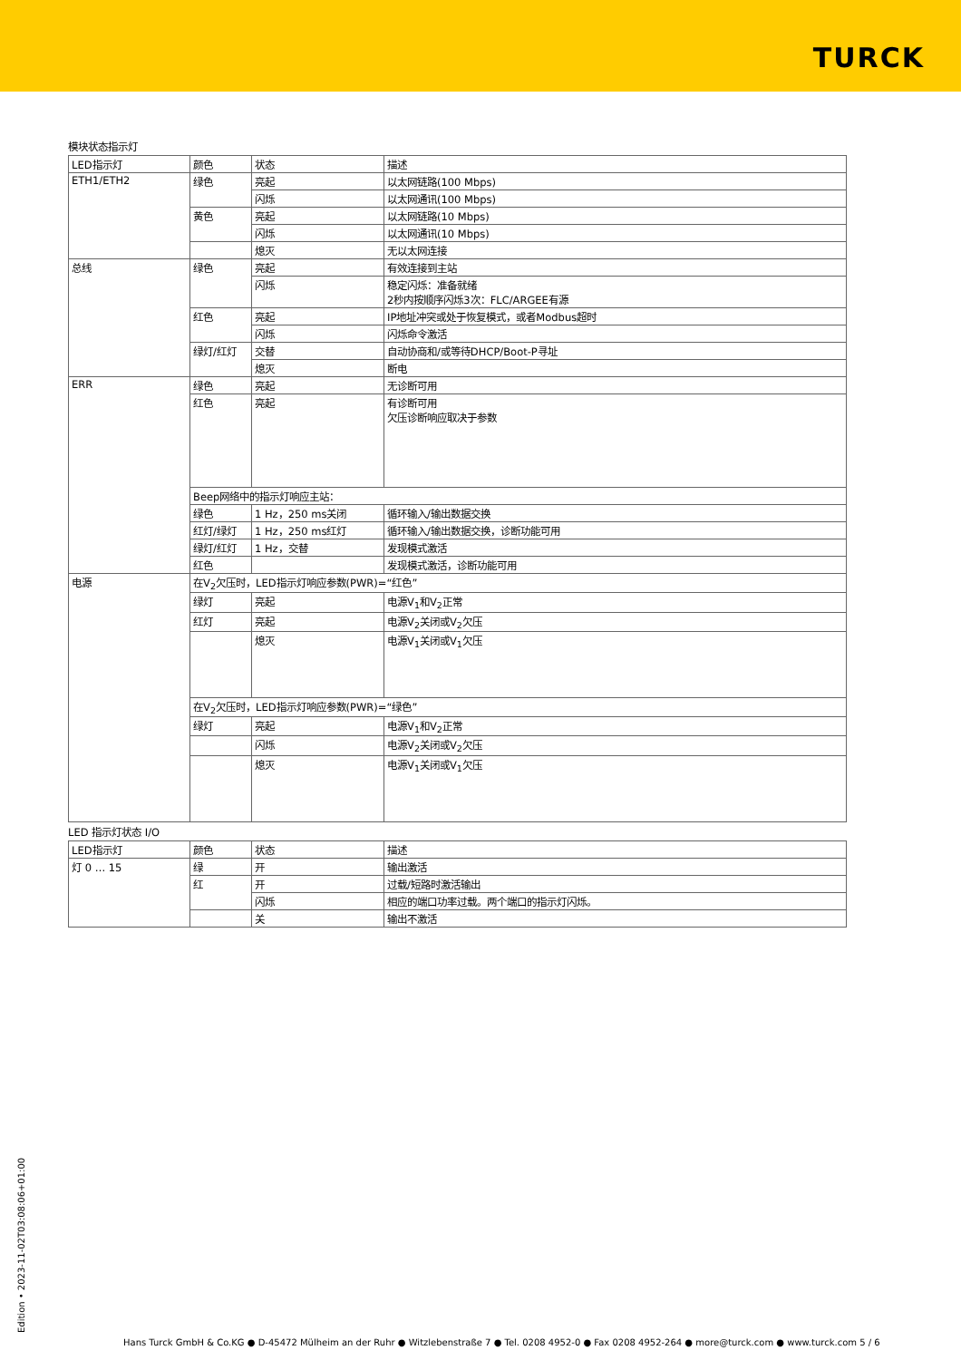TURCK
模块状态指示灯
| LED指示灯 | 颜色 | 状态 | 描述 |
| --- | --- | --- | --- |
| ETH1/ETH2 | 绿色 | 亮起 | 以太网链路(100 Mbps) |
| | | 闪烁 | 以太网通讯(100 Mbps) |
| | 黄色 | 亮起 | 以太网链路(10 Mbps) |
| | | 闪烁 | 以太网通讯(10 Mbps) |
| | | 熄灭 | 无以太网连接 |
| 总线 | 绿色 | 亮起 | 有效连接到主站 |
| | | 闪烁 | 稳定闪烁：准备就绪 2秒内按顺序闪烁3次：FLC/ARGEE有源 |
| | 红色 | 亮起 | IP地址冲突或处于恢复模式，或者Modbus超时 |
| | | 闪烁 | 闪烁命令激活 |
| | 绿灯/红灯 | 交替 | 自动协商和/或等待DHCP/Boot-P寻址 |
| | | 熄灭 | 断电 |
| ERR | 绿色 | 亮起 | 无诊断可用 |
| | 红色 | 亮起 | 有诊断可用 欠压诊断响应取决于参数 |
| | Beep网络中的指示灯响应主站： | | |
| | 绿色 | 1 Hz，250 ms关闭 | 循环输入/输出数据交换 |
| | 红灯/绿灯 | 1 Hz，250 ms红灯 | 循环输入/输出数据交换，诊断功能可用 |
| | 绿灯/红灯 | 1 Hz，交替 | 发现模式激活 |
| | 红色 | | 发现模式激活，诊断功能可用 |
| 电源 | 在V<sub>2</sub>欠压时，LED指示灯响应参数(PWR)=“红色” | | |
| | 绿灯 | 亮起 | 电源V<sub>1</sub>和V<sub>2</sub>正常 |
| | 红灯 | 亮起 | 电源V<sub>2</sub>关闭或V<sub>2</sub>欠压 |
| | | 熄灭 | 电源V<sub>1</sub>关闭或V<sub>1</sub>欠压 |
| | 在V<sub>2</sub>欠压时，LED指示灯响应参数(PWR)=“绿色” | | |
| | 绿灯 | 亮起 | 电源V<sub>1</sub>和V<sub>2</sub>正常 |
| | | 闪烁 | 电源V<sub>2</sub>关闭或V<sub>2</sub>欠压 |
| | | 熄灭 | 电源V<sub>1</sub>关闭或V<sub>1</sub>欠压 |
LED 指示灯状态 I/O
| LED指示灯 | 颜色 | 状态 | 描述 |
| --- | --- | --- | --- |
| 灯 0 … 15 | 绿 | 开 | 输出激活 |
| | 红 | 开 | 过载/短路时激活输出 |
| | | 闪烁 | 相应的端口功率过载。两个端口的指示灯闪烁。 |
| | | 关 | 输出不激活 |
Edition • 2023-11-02T03:08:06+01:00
Hans Turck GmbH & Co.KG ● D-45472 Mülheim an der Ruhr ● Witzlebenstraße 7 ● Tel. 0208 4952-0 ● Fax 0208 4952-264 ● more@turck.com ● www.turck.com 5 / 6